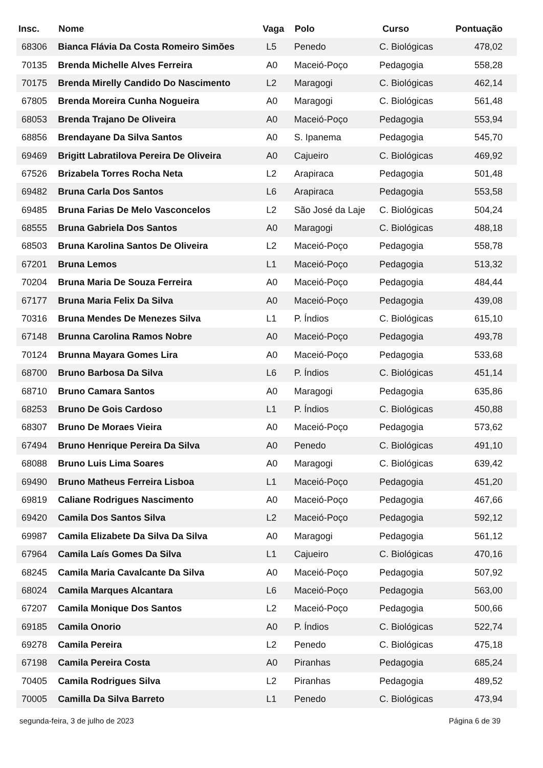| Insc. | Nome | Vaga | Polo | Curso | Pontuação |
| --- | --- | --- | --- | --- | --- |
| 68306 | Bianca Flávia Da Costa Romeiro Simões | L5 | Penedo | C. Biológicas | 478,02 |
| 70135 | Brenda Michelle Alves Ferreira | A0 | Maceió-Poço | Pedagogia | 558,28 |
| 70175 | Brenda Mirelly Candido Do Nascimento | L2 | Maragogi | C. Biológicas | 462,14 |
| 67805 | Brenda Moreira Cunha Nogueira | A0 | Maragogi | C. Biológicas | 561,48 |
| 68053 | Brenda Trajano De Oliveira | A0 | Maceió-Poço | Pedagogia | 553,94 |
| 68856 | Brendayane Da Silva Santos | A0 | S. Ipanema | Pedagogia | 545,70 |
| 69469 | Brigitt Labratilova Pereira De Oliveira | A0 | Cajueiro | C. Biológicas | 469,92 |
| 67526 | Brizabela Torres Rocha Neta | L2 | Arapiraca | Pedagogia | 501,48 |
| 69482 | Bruna Carla Dos Santos | L6 | Arapiraca | Pedagogia | 553,58 |
| 69485 | Bruna Farias De Melo Vasconcelos | L2 | São José da Laje | C. Biológicas | 504,24 |
| 68555 | Bruna Gabriela Dos Santos | A0 | Maragogi | C. Biológicas | 488,18 |
| 68503 | Bruna Karolina Santos De Oliveira | L2 | Maceió-Poço | Pedagogia | 558,78 |
| 67201 | Bruna Lemos | L1 | Maceió-Poço | Pedagogia | 513,32 |
| 70204 | Bruna Maria De Souza Ferreira | A0 | Maceió-Poço | Pedagogia | 484,44 |
| 67177 | Bruna Maria Felix Da Silva | A0 | Maceió-Poço | Pedagogia | 439,08 |
| 70316 | Bruna Mendes De Menezes Silva | L1 | P. Índios | C. Biológicas | 615,10 |
| 67148 | Brunna Carolina Ramos Nobre | A0 | Maceió-Poço | Pedagogia | 493,78 |
| 70124 | Brunna Mayara Gomes Lira | A0 | Maceió-Poço | Pedagogia | 533,68 |
| 68700 | Bruno Barbosa Da Silva | L6 | P. Índios | C. Biológicas | 451,14 |
| 68710 | Bruno Camara Santos | A0 | Maragogi | Pedagogia | 635,86 |
| 68253 | Bruno De Gois Cardoso | L1 | P. Índios | C. Biológicas | 450,88 |
| 68307 | Bruno De Moraes Vieira | A0 | Maceió-Poço | Pedagogia | 573,62 |
| 67494 | Bruno Henrique Pereira Da Silva | A0 | Penedo | C. Biológicas | 491,10 |
| 68088 | Bruno Luis Lima Soares | A0 | Maragogi | C. Biológicas | 639,42 |
| 69490 | Bruno Matheus Ferreira Lisboa | L1 | Maceió-Poço | Pedagogia | 451,20 |
| 69819 | Caliane Rodrigues Nascimento | A0 | Maceió-Poço | Pedagogia | 467,66 |
| 69420 | Camila Dos Santos Silva | L2 | Maceió-Poço | Pedagogia | 592,12 |
| 69987 | Camila Elizabete Da Silva Da Silva | A0 | Maragogi | Pedagogia | 561,12 |
| 67964 | Camila Laís Gomes Da Silva | L1 | Cajueiro | C. Biológicas | 470,16 |
| 68245 | Camila Maria Cavalcante Da Silva | A0 | Maceió-Poço | Pedagogia | 507,92 |
| 68024 | Camila Marques Alcantara | L6 | Maceió-Poço | Pedagogia | 563,00 |
| 67207 | Camila Monique Dos Santos | L2 | Maceió-Poço | Pedagogia | 500,66 |
| 69185 | Camila Onorio | A0 | P. Índios | C. Biológicas | 522,74 |
| 69278 | Camila Pereira | L2 | Penedo | C. Biológicas | 475,18 |
| 67198 | Camila Pereira Costa | A0 | Piranhas | Pedagogia | 685,24 |
| 70405 | Camila Rodrigues Silva | L2 | Piranhas | Pedagogia | 489,52 |
| 70005 | Camilla Da Silva Barreto | L1 | Penedo | C. Biológicas | 473,94 |
segunda-feira, 3 de julho de 2023 Página 6 de 39